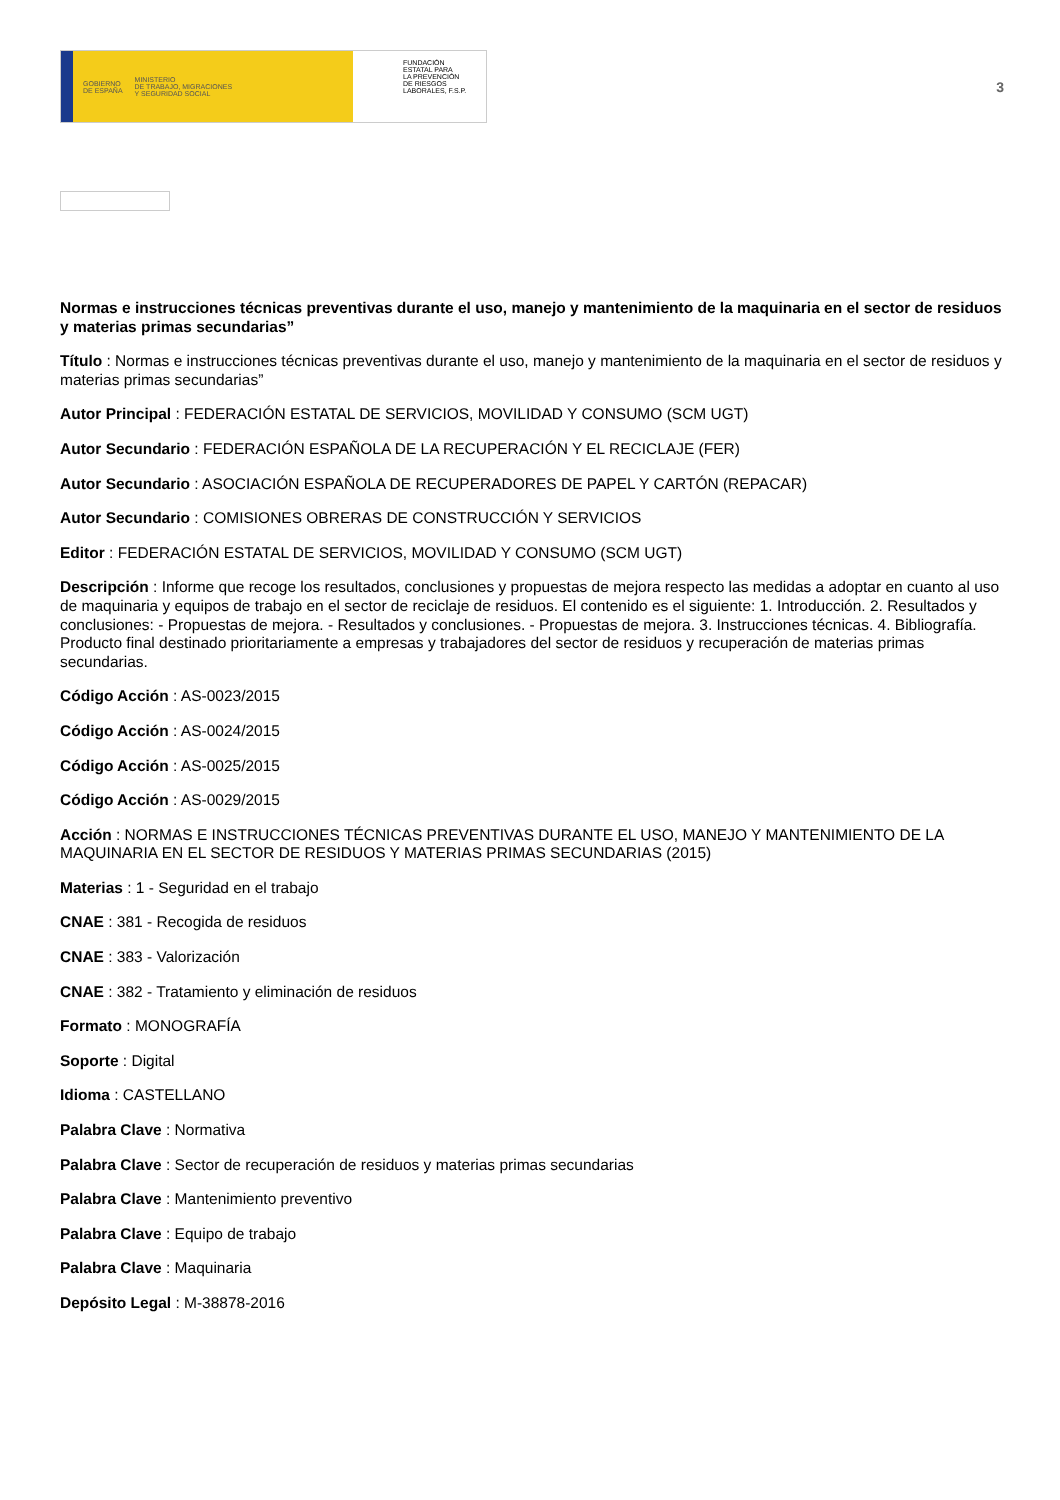GOBIERNO
DE ESPAÑA MINISTERIO
DE TRABAJO, MIGRACIONES
Y SEGURIDAD SOCIAL
FUNDACIÓN
ESTATAL PARA
LA PREVENCIÓN
DE RIESGOS
LABORALES, F.S.P.
3
Normas e instrucciones técnicas preventivas durante el uso, manejo y mantenimiento de la maquinaria en el sector de residuos y materias primas secundarias”
Título : Normas e instrucciones técnicas preventivas durante el uso, manejo y mantenimiento de la maquinaria en el sector de residuos y materias primas secundarias”
Autor Principal : FEDERACIÓN ESTATAL DE SERVICIOS, MOVILIDAD Y CONSUMO (SCM UGT)
Autor Secundario : FEDERACIÓN ESPAÑOLA DE LA RECUPERACIÓN Y EL RECICLAJE (FER)
Autor Secundario : ASOCIACIÓN ESPAÑOLA DE RECUPERADORES DE PAPEL Y CARTÓN (REPACAR)
Autor Secundario : COMISIONES OBRERAS DE CONSTRUCCIÓN Y SERVICIOS
Editor : FEDERACIÓN ESTATAL DE SERVICIOS, MOVILIDAD Y CONSUMO (SCM UGT)
Descripción : Informe que recoge los resultados, conclusiones y propuestas de mejora respecto las medidas a adoptar en cuanto al uso de maquinaria y equipos de trabajo en el sector de reciclaje de residuos. El contenido es el siguiente: 1. Introducción. 2. Resultados y conclusiones: - Propuestas de mejora. - Resultados y conclusiones. - Propuestas de mejora. 3. Instrucciones técnicas. 4. Bibliografía. Producto final destinado prioritariamente a empresas y trabajadores del sector de residuos y recuperación de materias primas secundarias.
Código Acción : AS-0023/2015
Código Acción : AS-0024/2015
Código Acción : AS-0025/2015
Código Acción : AS-0029/2015
Acción : NORMAS E INSTRUCCIONES TÉCNICAS PREVENTIVAS DURANTE EL USO, MANEJO Y MANTENIMIENTO DE LA MAQUINARIA EN EL SECTOR DE RESIDUOS Y MATERIAS PRIMAS SECUNDARIAS (2015)
Materias : 1 - Seguridad en el trabajo
CNAE : 381 - Recogida de residuos
CNAE : 383 - Valorización
CNAE : 382 - Tratamiento y eliminación de residuos
Formato : MONOGRAFÍA
Soporte : Digital
Idioma : CASTELLANO
Palabra Clave : Normativa
Palabra Clave : Sector de recuperación de residuos y materias primas secundarias
Palabra Clave : Mantenimiento preventivo
Palabra Clave : Equipo de trabajo
Palabra Clave : Maquinaria
Depósito Legal : M-38878-2016